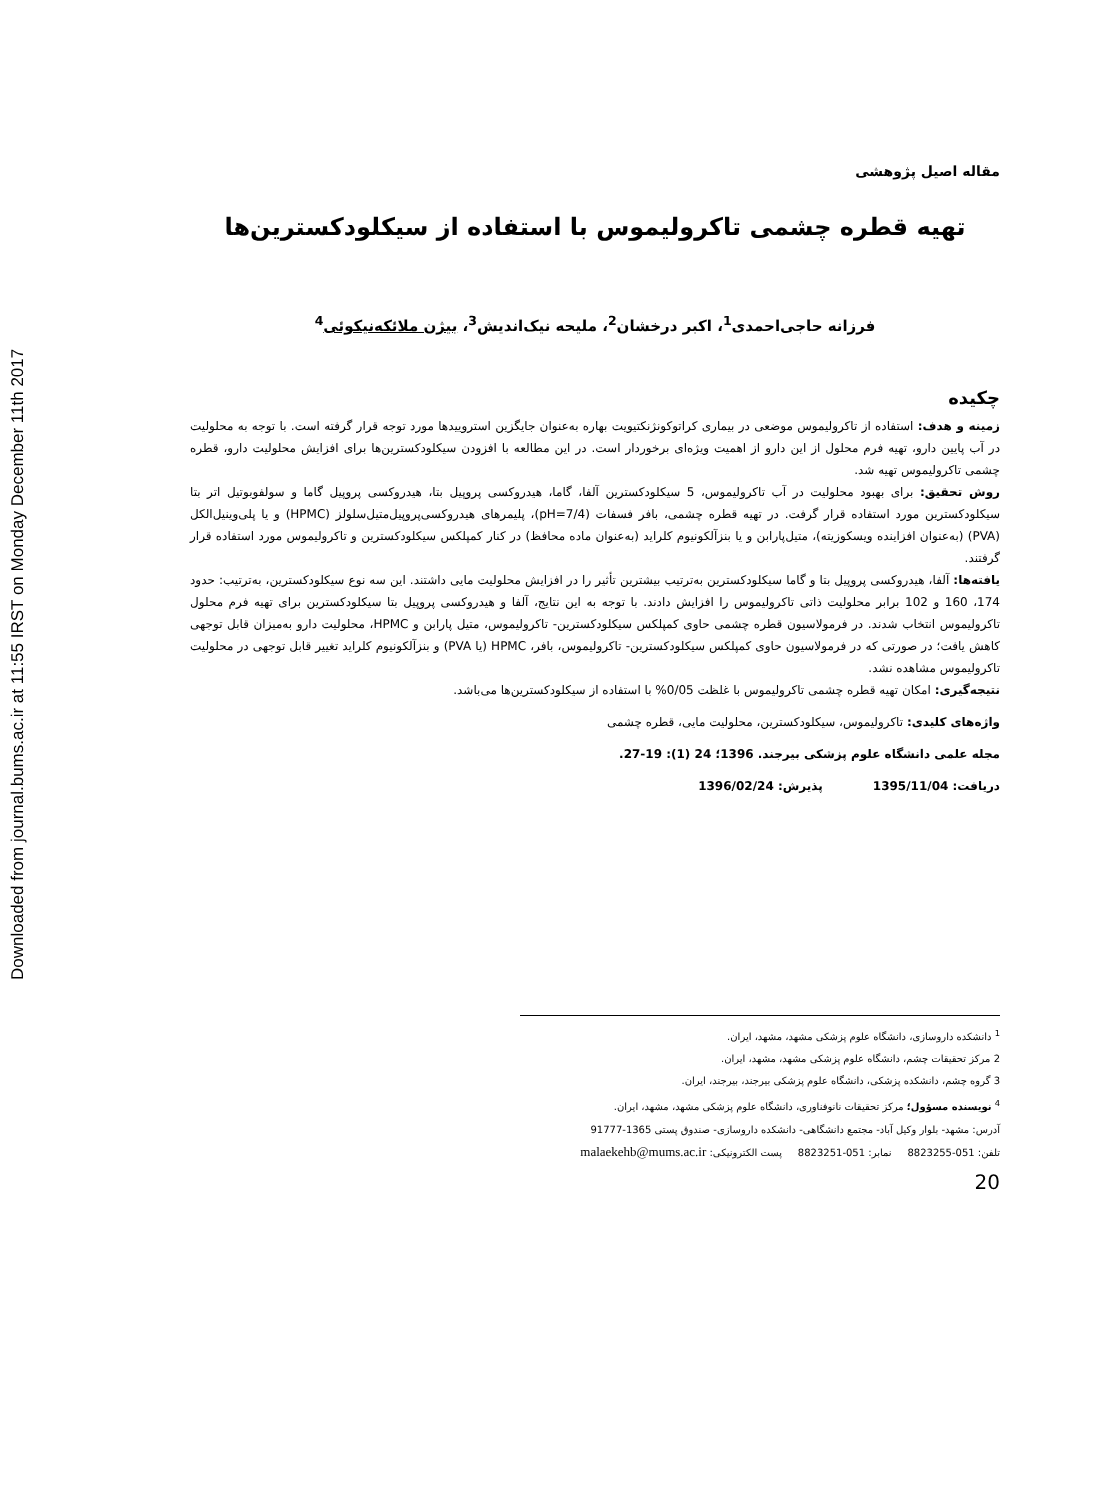Downloaded from journal.bums.ac.ir at 11:55 IRST on Monday December 11th 2017
مقاله اصیل پژوهشی
تهیه قطره چشمی تاکرولیموس با استفاده از سیکلودکسترین‌ها
فرزانه حاجی‌احمدی<sup>1</sup>، اکبر درخشان<sup>2</sup>، ملیحه نیک‌اندیش<sup>3</sup>، بیژن ملائکه‌نیکوئی<sup>4</sup>
چکیده
زمینه و هدف: استفاده از تاکرولیموس موضعی در بیماری کراتوکونژنکتیویت بهاره به‌عنوان جایگزین استروییدها مورد توجه قرار گرفته است. با توجه به محلولیت در آب پایین دارو، تهیه فرم محلول از این دارو از اهمیت ویژه‌ای برخوردار است. در این مطالعه با افزودن سیکلودکسترین‌ها برای افزایش محلولیت دارو، قطره چشمی تاکرولیموس تهیه شد.
روش تحقیق: برای بهبود محلولیت در آب تاکرولیموس، 5 سیکلودکسترین آلفا، گاما، هیدروکسی پروپیل بتا، هیدروکسی پروپیل گاما و سولفوبوتیل اتر بتا سیکلودکسترین مورد استفاده قرار گرفت. در تهیه قطره چشمی، بافر فسفات (pH=7/4)، پلیمرهای هیدروکسی‌پروپیل‌متیل‌سلولز (HPMC) و یا پلی‌وینیل‌الکل (PVA) (به‌عنوان افزاینده ویسکوزیته)، متیل‌پارابن و یا بنزآلکونیوم کلراید (به‌عنوان ماده محافظ) در کنار کمپلکس سیکلودکسترین و تاکرولیموس مورد استفاده قرار گرفتند.
یافته‌ها: آلفا، هیدروکسی پروپیل بتا و گاما سیکلودکسترین به‌ترتیب بیشترین تأثیر را در افزایش محلولیت مایی داشتند. این سه نوع سیکلودکسترین، به‌ترتیب: حدود 174، 160 و 102 برابر محلولیت ذاتی تاکرولیموس را افزایش دادند. با توجه به این نتایج، آلفا و هیدروکسی پروپیل بتا سیکلودکسترین برای تهیه فرم محلول تاکرولیموس انتخاب شدند. در فرمولاسیون قطره چشمی حاوی کمپلکس سیکلودکسترین- تاکرولیموس، متیل پارابن و HPMC، محلولیت دارو به‌میزان قابل توجهی کاهش یافت؛ در صورتی که در فرمولاسیون حاوی کمپلکس سیکلودکسترین- تاکرولیموس، بافر، HPMC (یا PVA) و بنزآلکونیوم کلراید تغییر قابل توجهی در محلولیت تاکرولیموس مشاهده نشد.
نتیجه‌گیری: امکان تهیه قطره چشمی تاکرولیموس با غلظت 0/05% با استفاده از سیکلودکسترین‌ها می‌باشد.
واژه‌های کلیدی: تاکرولیموس، سیکلودکسترین، محلولیت مایی، قطره چشمی
مجله علمی دانشگاه علوم پزشکی بیرجند. 1396؛ 24 (1): 19-27.
دریافت: 1395/11/04 پذیرش: 1396/02/24
<sup>1</sup> دانشکده داروسازی، دانشگاه علوم پزشکی مشهد، مشهد، ایران.
2 مرکز تحقیقات چشم، دانشگاه علوم پزشکی مشهد، مشهد، ایران.
3 گروه چشم، دانشکده پزشکی، دانشگاه علوم پزشکی بیرجند، بیرجند، ایران.
<sup>4</sup> نویسنده مسؤول؛ مرکز تحقیقات نانوفناوری، دانشگاه علوم پزشکی مشهد، مشهد، ایران.
آدرس: مشهد- بلوار وکیل آباد- مجتمع دانشگاهی- دانشکده داروسازی- صندوق پستی 1365-91777
تلفن: 051-8823255 نمابر: 051-8823251 پست الکترونیکی: malaekehb@mums.ac.ir
20